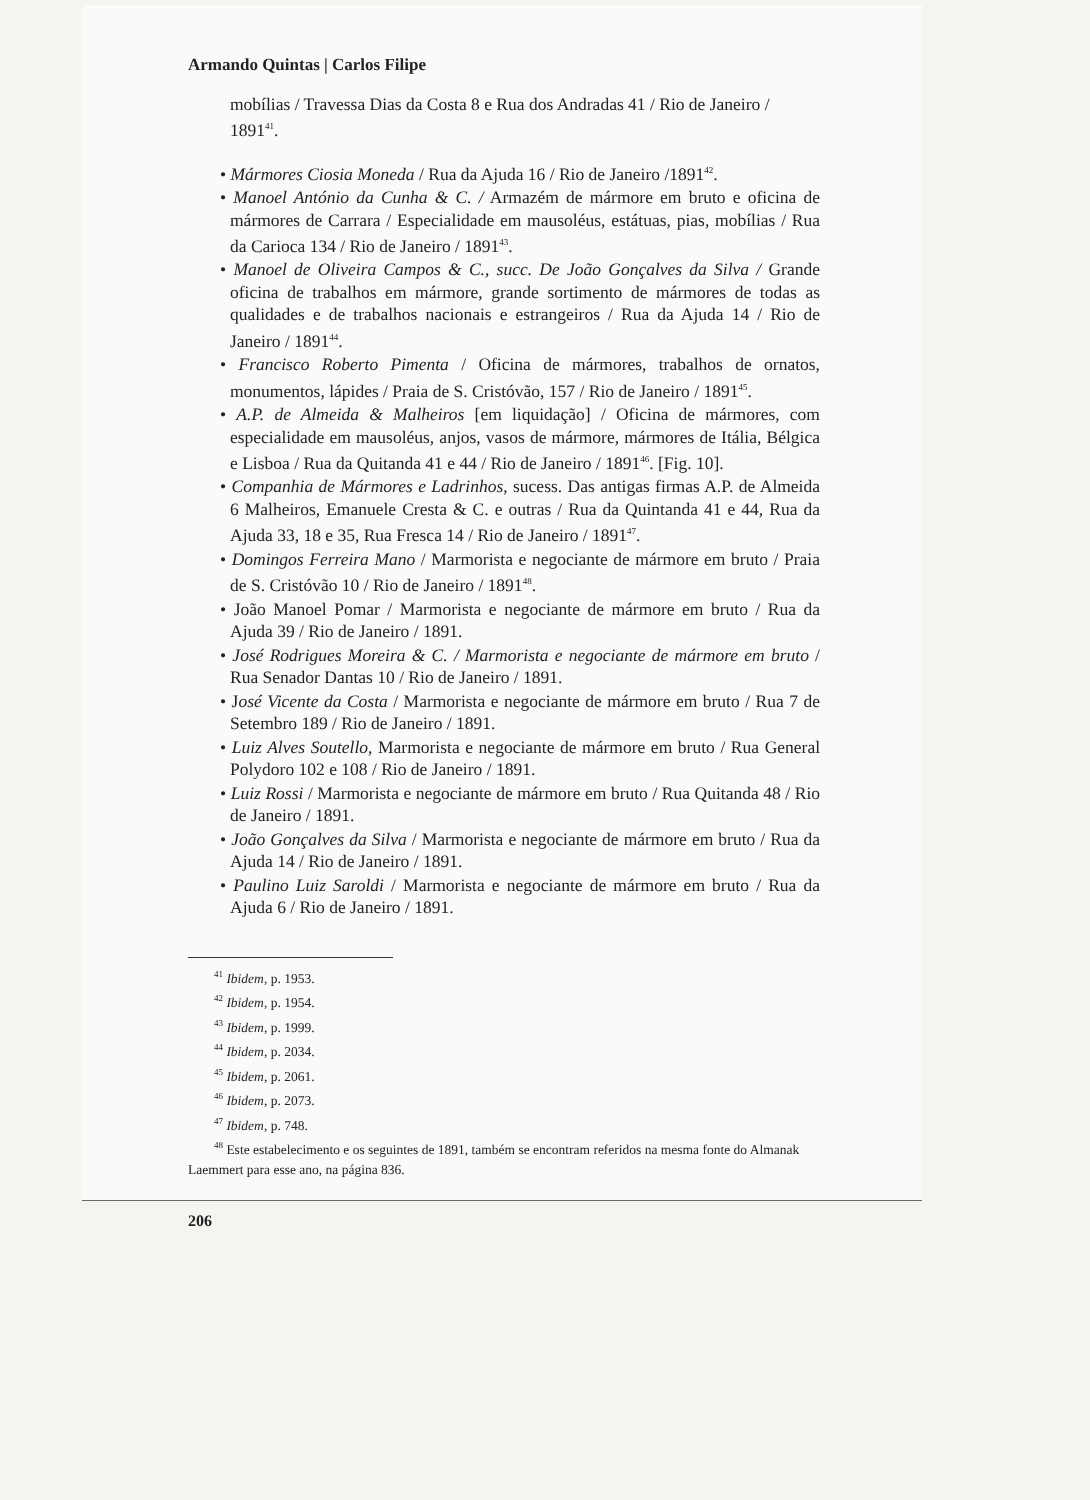Armando Quintas | Carlos Filipe
mobílias / Travessa Dias da Costa 8 e Rua dos Andradas 41 / Rio de Janeiro / 1891<sup>41</sup>.
• Mármores Ciosia Moneda / Rua da Ajuda 16 / Rio de Janeiro /1891<sup>42</sup>.
• Manoel António da Cunha & C. / Armazém de mármore em bruto e oficina de mármores de Carrara / Especialidade em mausoléus, estátuas, pias, mobílias / Rua da Carioca 134 / Rio de Janeiro / 1891<sup>43</sup>.
• Manoel de Oliveira Campos & C., succ. De João Gonçalves da Silva / Grande oficina de trabalhos em mármore, grande sortimento de mármores de todas as qualidades e de trabalhos nacionais e estrangeiros / Rua da Ajuda 14 / Rio de Janeiro / 1891<sup>44</sup>.
• Francisco Roberto Pimenta / Oficina de mármores, trabalhos de ornatos, monumentos, lápides / Praia de S. Cristóvão, 157 / Rio de Janeiro / 1891<sup>45</sup>.
• A.P. de Almeida & Malheiros [em liquidação] / Oficina de mármores, com especialidade em mausoléus, anjos, vasos de mármore, mármores de Itália, Bélgica e Lisboa / Rua da Quitanda 41 e 44 / Rio de Janeiro / 1891<sup>46</sup>. [Fig. 10].
• Companhia de Mármores e Ladrinhos, sucess. Das antigas firmas A.P. de Almeida 6 Malheiros, Emanuele Cresta & C. e outras / Rua da Quintanda 41 e 44, Rua da Ajuda 33, 18 e 35, Rua Fresca 14 / Rio de Janeiro / 1891<sup>47</sup>.
• Domingos Ferreira Mano / Marmorista e negociante de mármore em bruto / Praia de S. Cristóvão 10 / Rio de Janeiro / 1891<sup>48</sup>.
• João Manoel Pomar / Marmorista e negociante de mármore em bruto / Rua da Ajuda 39 / Rio de Janeiro / 1891.
• José Rodrigues Moreira & C. / Marmorista e negociante de mármore em bruto / Rua Senador Dantas 10 / Rio de Janeiro / 1891.
• José Vicente da Costa / Marmorista e negociante de mármore em bruto / Rua 7 de Setembro 189 / Rio de Janeiro / 1891.
• Luiz Alves Soutello, Marmorista e negociante de mármore em bruto / Rua General Polydoro 102 e 108 / Rio de Janeiro / 1891.
• Luiz Rossi / Marmorista e negociante de mármore em bruto / Rua Quitanda 48 / Rio de Janeiro / 1891.
• João Gonçalves da Silva / Marmorista e negociante de mármore em bruto / Rua da Ajuda 14 / Rio de Janeiro / 1891.
• Paulino Luiz Saroldi / Marmorista e negociante de mármore em bruto / Rua da Ajuda 6 / Rio de Janeiro / 1891.
<sup>41</sup> Ibidem, p. 1953.
<sup>42</sup> Ibidem, p. 1954.
<sup>43</sup> Ibidem, p. 1999.
<sup>44</sup> Ibidem, p. 2034.
<sup>45</sup> Ibidem, p. 2061.
<sup>46</sup> Ibidem, p. 2073.
<sup>47</sup> Ibidem, p. 748.
<sup>48</sup> Este estabelecimento e os seguintes de 1891, também se encontram referidos na mesma fonte do Almanak Laemmert para esse ano, na página 836.
206